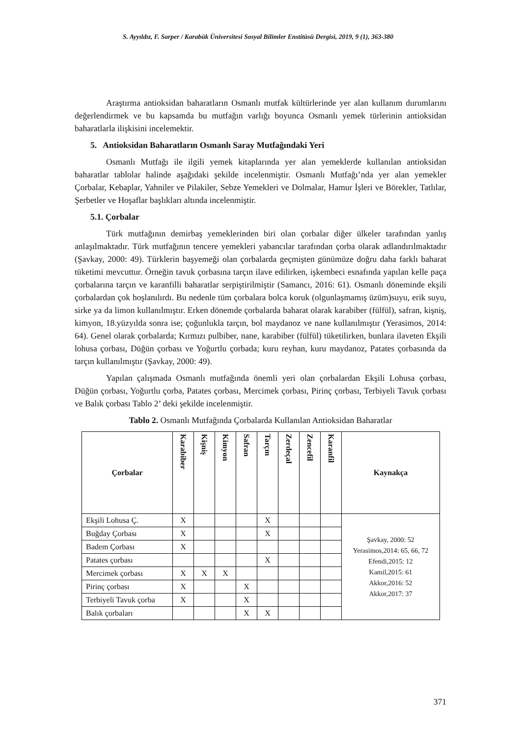S. Ayyıldız, F. Sarper / Karabük Üniversitesi Sosyal Bilimler Enstitüsü Dergisi, 2019, 9 (1), 363-380
Araştırma antioksidan baharatların Osmanlı mutfak kültürlerinde yer alan kullanım durumlarını değerlendirmek ve bu kapsamda bu mutfağın varlığı boyunca Osmanlı yemek türlerinin antioksidan baharatlarla ilişkisini incelemektir.
5. Antioksidan Baharatların Osmanlı Saray Mutfağındaki Yeri
Osmanlı Mutfağı ile ilgili yemek kitaplarında yer alan yemeklerde kullanılan antioksidan baharatlar tablolar halinde aşağıdaki şekilde incelenmiştir. Osmanlı Mutfağı’nda yer alan yemekler Çorbalar, Kebaplar, Yahniler ve Pilakiler, Sebze Yemekleri ve Dolmalar, Hamur İşleri ve Börekler, Tatlılar, Şerbetler ve Hoşaflar başlıkları altında incelenmiştir.
5.1. Çorbalar
Türk mutfağının demirbaş yemeklerinden biri olan çorbalar diğer ülkeler tarafından yanlış anlaşılmaktadır. Türk mutfağının tencere yemekleri yabancılar tarafından çorba olarak adlandırılmaktadır (Şavkay, 2000: 49). Türklerin başyemeği olan çorbalarda geçmişten günümüze doğru daha farklı baharat tüketimi mevcuttur. Örneğin tavuk çorbasına tarçın ilave edilirken, işkembeci esnafında yapılan kelle paça çorbalarına tarçın ve karanfilli baharatlar serpiştirilmiştir (Samancı, 2016: 61). Osmanlı döneminde ekşili çorbalardan çok hoşlanılırdı. Bu nedenle tüm çorbalara bolca koruk (olgunlaşmamış üzüm)suyu, erik suyu, sirke ya da limon kullanılmıştır. Erken dönemde çorbalarda baharat olarak karabiber (fülfül), safran, kişniş, kimyon, 18.yüzyılda sonra ise; çoğunlukla tarçın, bol maydanoz ve nane kullanılmıştır (Yerasimos, 2014: 64). Genel olarak çorbalarda; Kırmızı pulbiber, nane, karabiber (fülfül) tüketilirken, bunlara ilaveten Ekşili lohusa çorbası, Düğün çorbası ve Yoğurtlu çorbada; kuru reyhan, kuru maydanoz, Patates çorbasında da tarçın kullanılmıştır (Şavkay, 2000: 49).
Yapılan çalışmada Osmanlı mutfağında önemli yeri olan çorbalardan Ekşili Lohusa çorbası, Düğün çorbası, Yoğurtlu çorba, Patates çorbası, Mercimek çorbası, Pirinç çorbası, Terbiyeli Tavuk çorbası ve Balık çorbası Tablo 2’ deki şekilde incelenmiştir.
Tablo 2. Osmanlı Mutfağında Çorbalarda Kullanılan Antioksidan Baharatlar
| Çorbalar | Karabiber | Kişniş | Kimyon | Safran | Tarçın | Zerdeçal | Zencefil | Karanfil | Kaynakça |
| --- | --- | --- | --- | --- | --- | --- | --- | --- | --- |
| Ekşili Lohusa Ç. | X | | | | X | | | | Şavkay, 2000: 52 Yerasimos,2014: 65, 66, 72 Efendi,2015: 12 Kamil,2015: 61 Akkor,2016: 52 Akkor,2017: 37 |
| Buğday Çorbası | X | | | | X | | | | |
| Badem Çorbası | X | | | | | | | | |
| Patates çorbası | | | | | X | | | | |
| Mercimek çorbası | X | X | X | | | | | | |
| Pirinç çorbası | X | | | X | | | | | |
| Terbiyeli Tavuk çorba | X | | | X | | | | | |
| Balık çorbaları | | | | X | X | | | | |
371